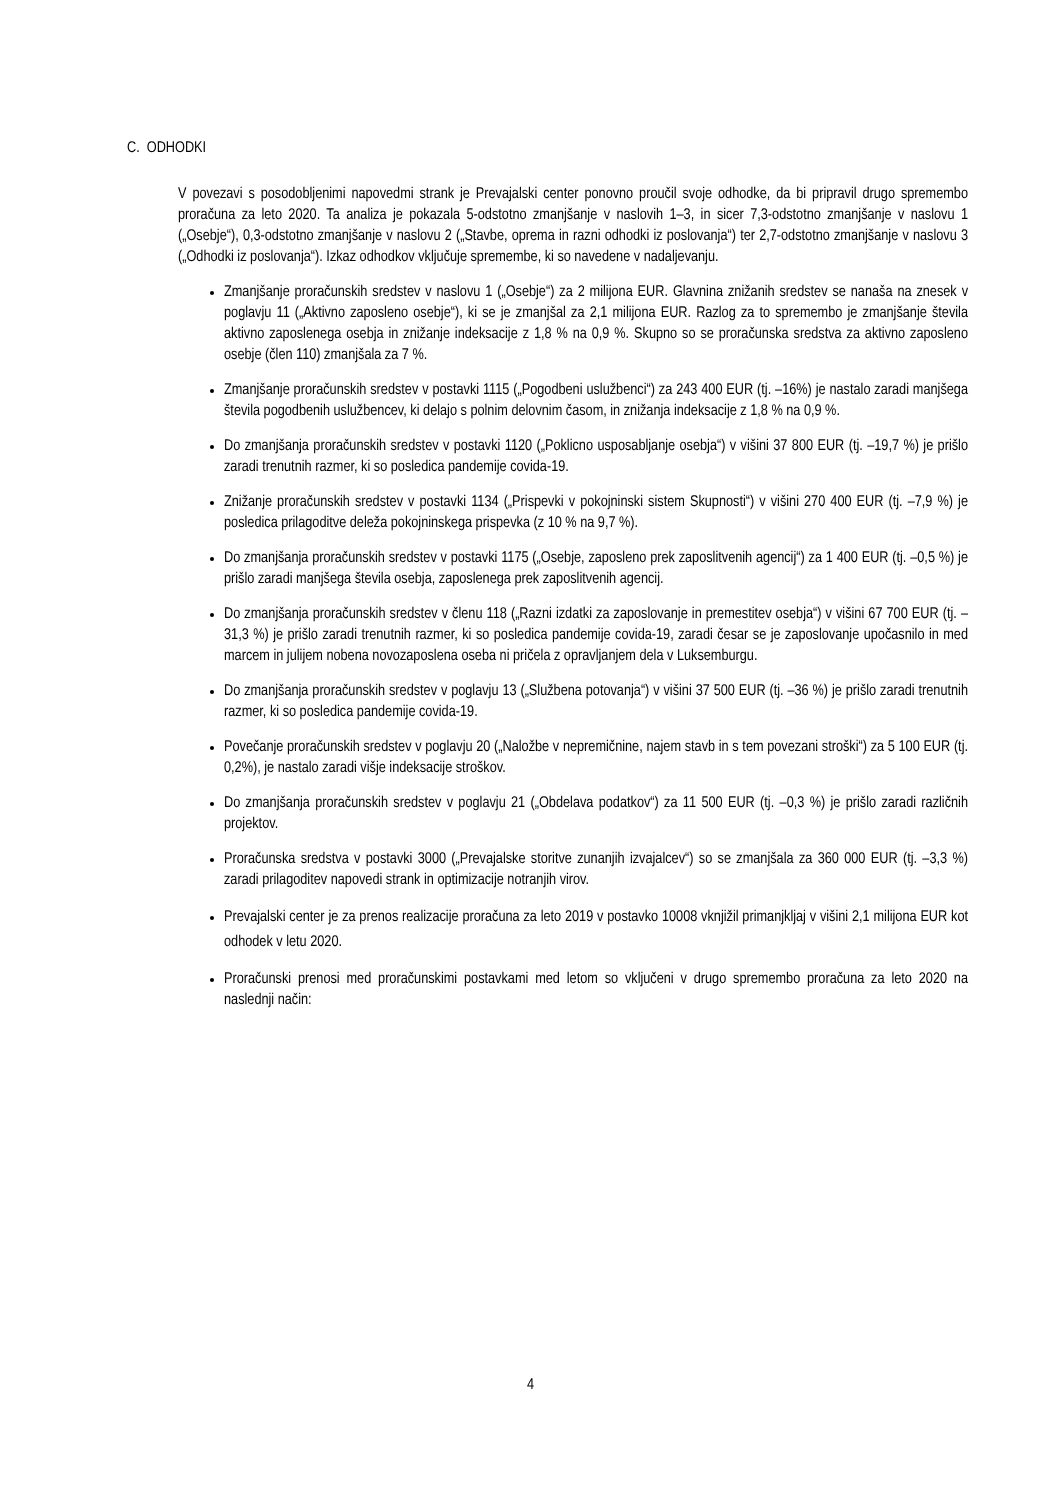C. ODHODKI
V povezavi s posodobljenimi napovedmi strank je Prevajalski center ponovno proučil svoje odhodke, da bi pripravil drugo spremembo proračuna za leto 2020. Ta analiza je pokazala 5-odstotno zmanjšanje v naslovih 1–3, in sicer 7,3-odstotno zmanjšanje v naslovu 1 („Osebje“), 0,3-odstotno zmanjšanje v naslovu 2 („Stavbe, oprema in razni odhodki iz poslovanja“) ter 2,7-odstotno zmanjšanje v naslovu 3 („Odhodki iz poslovanja“). Izkaz odhodkov vključuje spremembe, ki so navedene v nadaljevanju.
Zmanjšanje proračunskih sredstev v naslovu 1 („Osebje“) za 2 milijona EUR. Glavnina znižanih sredstev se nanaša na znesek v poglavju 11 („Aktivno zaposleno osebje“), ki se je zmanjšal za 2,1 milijona EUR. Razlog za to spremembo je zmanjšanje števila aktivno zaposlenega osebja in znižanje indeksacije z 1,8 % na 0,9 %. Skupno so se proračunska sredstva za aktivno zaposleno osebje (člen 110) zmanjšala za 7 %.
Zmanjšanje proračunskih sredstev v postavki 1115 („Pogodbeni uslužbenci“) za 243 400 EUR (tj. –16%) je nastalo zaradi manjšega števila pogodbenih uslužbencev, ki delajo s polnim delovnim časom, in znižanja indeksacije z 1,8 % na 0,9 %.
Do zmanjšanja proračunskih sredstev v postavki 1120 („Poklicno usposabljanje osebja“) v višini 37 800 EUR (tj. –19,7 %) je prišlo zaradi trenutnih razmer, ki so posledica pandemije covida-19.
Znižanje proračunskih sredstev v postavki 1134 („Prispevki v pokojninski sistem Skupnosti“) v višini 270 400 EUR (tj. –7,9 %) je posledica prilagoditve deleža pokojninskega prispevka (z 10 % na 9,7 %).
Do zmanjšanja proračunskih sredstev v postavki 1175 („Osebje, zaposleno prek zaposlitvenih agencij“) za 1 400 EUR (tj. –0,5 %) je prišlo zaradi manjšega števila osebja, zaposlenega prek zaposlitvenih agencij.
Do zmanjšanja proračunskih sredstev v členu 118 („Razni izdatki za zaposlovanje in premestitev osebja“) v višini 67 700 EUR (tj. –31,3 %) je prišlo zaradi trenutnih razmer, ki so posledica pandemije covida-19, zaradi česar se je zaposlovanje upočasnilo in med marcem in julijem nobena novozaposlena oseba ni pričela z opravljanjem dela v Luksemburgu.
Do zmanjšanja proračunskih sredstev v poglavju 13 („Službena potovanja“) v višini 37 500 EUR (tj. –36 %) je prišlo zaradi trenutnih razmer, ki so posledica pandemije covida-19.
Povečanje proračunskih sredstev v poglavju 20 („Naložbe v nepremičnine, najem stavb in s tem povezani stroški“) za 5 100 EUR (tj. 0,2%), je nastalo zaradi višje indeksacije stroškov.
Do zmanjšanja proračunskih sredstev v poglavju 21 („Obdelava podatkov“) za 11 500 EUR (tj. –0,3 %) je prišlo zaradi različnih projektov.
Proračunska sredstva v postavki 3000 („Prevajalske storitve zunanjih izvajalcev“) so se zmanjšala za 360 000 EUR (tj. –3,3 %) zaradi prilagoditev napovedi strank in optimizacije notranjih virov.
Prevajalski center je za prenos realizacije proračuna za leto 2019 v postavko 10008 vknjižil primanjkljaj v višini 2,1 milijona EUR kot odhodek v letu 2020.
Proračunski prenosi med proračunskimi postavkami med letom so vključeni v drugo spremembo proračuna za leto 2020 na naslednji način:
4